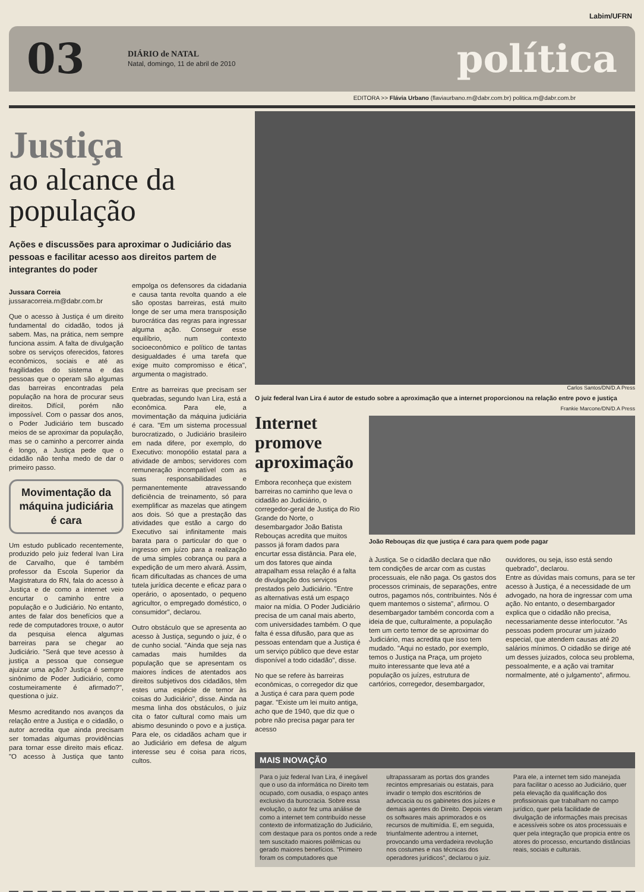Labim/UFRN
03
DIÁRIO de NATAL
Natal, domingo, 11 de abril de 2010
política
EDITORA >> Flávia Urbano (flaviaurbano.rn@dabr.com.br) politica.rn@dabr.com.br
Justiça
ao alcance da população
Ações e discussões para aproximar o Judiciário das pessoas e facilitar acesso aos direitos partem de integrantes do poder
Jussara Correia
jussaracorreia.rn@dabr.com.br
Que o acesso à Justiça é um direito fundamental do cidadão, todos já sabem. Mas, na prática, nem sempre funciona assim. A falta de divulgação sobre os serviços oferecidos, fatores econômicos, sociais e até as fragilidades do sistema e das pessoas que o operam são algumas das barreiras encontradas pela população na hora de procurar seus direitos. Difícil, porém não impossível. Com o passar dos anos, o Poder Judiciário tem buscado meios de se aproximar da população, mas se o caminho a percorrer ainda é longo, a Justiça pede que o cidadão não tenha medo de dar o primeiro passo.
Movimentação da máquina judiciária é cara
Um estudo publicado recentemente, produzido pelo juiz federal Ivan Lira de Carvalho, que é também professor da Escola Superior da Magistratura do RN, fala do acesso à Justiça e de como a internet veio encurtar o caminho entre a população e o Judiciário. No entanto, antes de falar dos benefícios que a rede de computadores trouxe, o autor da pesquisa elenca algumas barreiras para se chegar ao Judiciário. "Será que teve acesso à justiça a pessoa que consegue ajuizar uma ação? Justiça é sempre sinônimo de Poder Judiciário, como costumeiramente é afirmado?", questiona o juiz.
Mesmo acreditando nos avanços da relação entre a Justiça e o cidadão, o autor acredita que ainda precisam ser tomadas algumas providências para tornar esse direito mais eficaz. "O acesso à Justiça que tanto empolga os defensores da cidadania e causa tanta revolta quando a ele são opostas barreiras, está muito longe de ser uma mera transposição burocrática das regras para ingressar alguma ação. Conseguir esse equilíbrio, num contexto socioeconômico e político de tantas desigualdades é uma tarefa que exige muito compromisso e ética", argumenta o magistrado.
Entre as barreiras que precisam ser quebradas, segundo Ivan Lira, está a econômica. Para ele, a movimentação da máquina judiciária é cara. "Em um sistema processual burocratizado, o Judiciário brasileiro em nada difere, por exemplo, do Executivo: monopólio estatal para a atividade de ambos; servidores com remuneração incompatível com as suas responsabilidades e permanentemente atravessando deficiência de treinamento, só para exemplificar as mazelas que atingem aos dois. Só que a prestação das atividades que estão a cargo do Executivo sai infinitamente mais barata para o particular do que o ingresso em juízo para a realização de uma simples cobrança ou para a expedição de um mero alvará. Assim, ficam dificultadas as chances de uma tutela jurídica decente e eficaz para o operário, o aposentado, o pequeno agricultor, o empregado doméstico, o consumidor", declarou.
Outro obstáculo que se apresenta ao acesso à Justiça, segundo o juiz, é o de cunho social. "Ainda que seja nas camadas mais humildes da população que se apresentam os maiores índices de atentados aos direitos subjetivos dos cidadãos, têm estes uma espécie de temor às coisas do Judiciário", disse. Ainda na mesma linha dos obstáculos, o juiz cita o fator cultural como mais um abismo desunindo o povo e a justiça. Para ele, os cidadãos acham que ir ao Judiciário em defesa de algum interesse seu é coisa para ricos, cultos.
Carlos Santos/DN/D.A Press
O juiz federal Ivan Lira é autor de estudo sobre a aproximação que a internet proporcionou na relação entre povo e justiça
Frankie Marcone/DN/D.A Press
Internet promove aproximação
Embora reconheça que existem barreiras no caminho que leva o cidadão ao Judiciário, o corregedor-geral de Justiça do Rio Grande do Norte, o desembargador João Batista Rebouças acredita que muitos passos já foram dados para encurtar essa distância. Para ele, um dos fatores que ainda atrapalham essa relação é a falta de divulgação dos serviços prestados pelo Judiciário. "Entre as alternativas está um espaço maior na mídia. O Poder Judiciário precisa de um canal mais aberto, com universidades também. O que falta é essa difusão, para que as pessoas entendam que a Justiça é um serviço público que deve estar disponível a todo cidadão", disse.
No que se refere às barreiras econômicas, o corregedor diz que a Justiça é cara para quem pode pagar. "Existe um lei muito antiga, acho que de 1940, que diz que o pobre não precisa pagar para ter acesso
João Rebouças diz que justiça é cara para quem pode pagar
à Justiça. Se o cidadão declara que não tem condições de arcar com as custas processuais, ele não paga. Os gastos dos processos criminais, de separações, entre outros, pagamos nós, contribuintes. Nós é quem mantemos o sistema", afirmou. O desembargador também concorda com a ideia de que, culturalmente, a população tem um certo temor de se aproximar do Judiciário, mas acredita que isso tem mudado. "Aqui no estado, por exemplo, temos o Justiça na Praça, um projeto muito interessante que leva até a população os juízes, estrutura de cartórios, corregedor, desembargador,
ouvidores, ou seja, isso está sendo quebrado", declarou.
Entre as dúvidas mais comuns, para se ter acesso à Justiça, é a necessidade de um advogado, na hora de ingressar com uma ação. No entanto, o desembargador explica que o cidadão não precisa, necessariamente desse interlocutor. "As pessoas podem procurar um juizado especial, que atendem causas até 20 salários mínimos. O cidadão se dirige até um desses juizados, coloca seu problema, pessoalmente, e a ação vai tramitar normalmente, até o julgamento", afirmou.
MAIS INOVAÇÃO
Para o juiz federal Ivan Lira, é inegável que o uso da informática no Direito tem ocupado, com ousadia, o espaço antes exclusivo da burocracia. Sobre essa evolução, o autor fez uma análise de como a internet tem contribuído nesse contexto de informatização do Judiciário, com destaque para os pontos onde a rede tem suscitado maiores polêmicas ou gerado maiores benefícios. "Primeiro foram os computadores que ultrapassaram as portas dos grandes recintos empresariais ou estatais, para invadir o templo dos escritórios de advocacia ou os gabinetes dos juízes e demais agentes do Direito. Depois vieram os softwares mais aprimorados e os recursos de multimídia. E, em seguida, triunfalmente adentrou a internet, provocando uma verdadeira revolução nos costumes e nas técnicas dos operadores jurídicos", declarou o juiz. Para ele, a internet tem sido manejada para facilitar o acesso ao Judiciário, quer pela elevação da qualificação dos profissionais que trabalham no campo jurídico, quer pela facilidade de divulgação de informações mais precisas e acessíveis sobre os atos processuais e quer pela integração que propicia entre os atores do processo, encurtando distâncias reais, sociais e culturais.